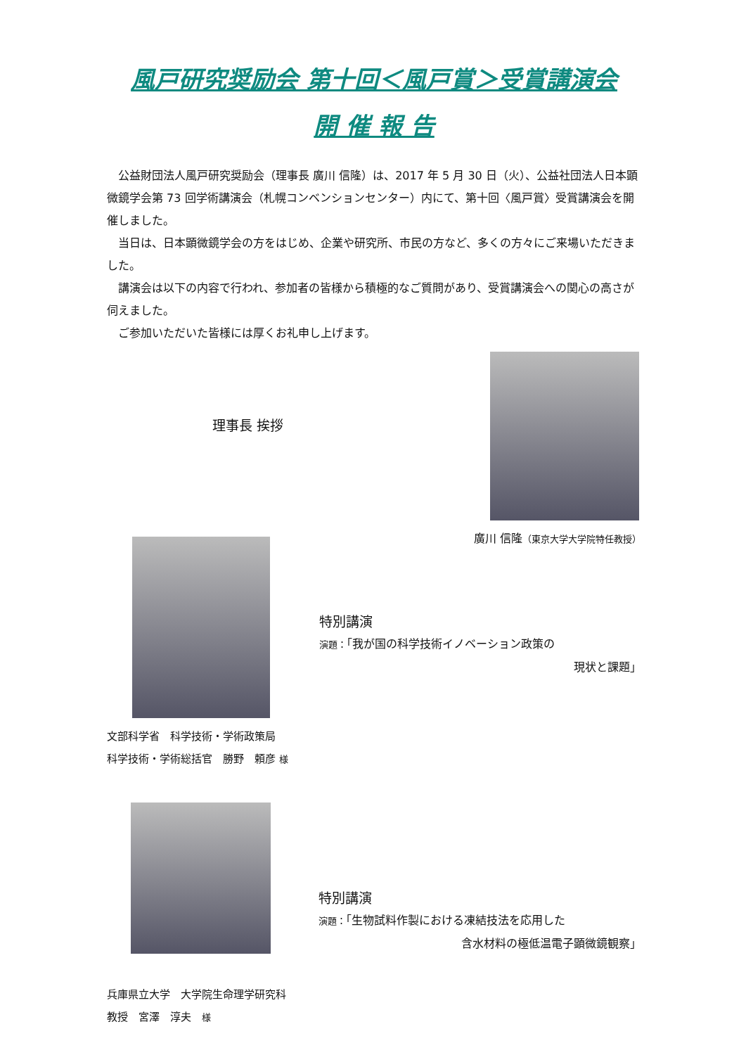風戸研究奨励会 第十回＜風戸賞＞受賞講演会
開 催 報 告
公益財団法人風戸研究奨励会（理事長 廣川 信隆）は、2017 年 5 月 30 日（火）、公益社団法人日本顕微鏡学会第 73 回学術講演会（札幌コンベンションセンター）内にて、第十回〈風戸賞〉受賞講演会を開催しました。
当日は、日本顕微鏡学会の方をはじめ、企業や研究所、市民の方など、多くの方々にご来場いただきました。
講演会は以下の内容で行われ、参加者の皆様から積極的なご質問があり、受賞講演会への関心の高さが伺えました。
ご参加いただいた皆様には厚くお礼申し上げます。
理事長 挨拶
廣川 信隆（東京大学大学院特任教授）
特別講演
演題：「我が国の科学技術イノベーション政策の
現状と課題」
文部科学省　科学技術・学術政策局
科学技術・学術総括官　勝野　頼彦 様
特別講演
演題：「生物試料作製における凍結技法を応用した
含水材料の極低温電子顕微鏡観察」
兵庫県立大学　大学院生命理学研究科
教授　宮澤　淳夫　様